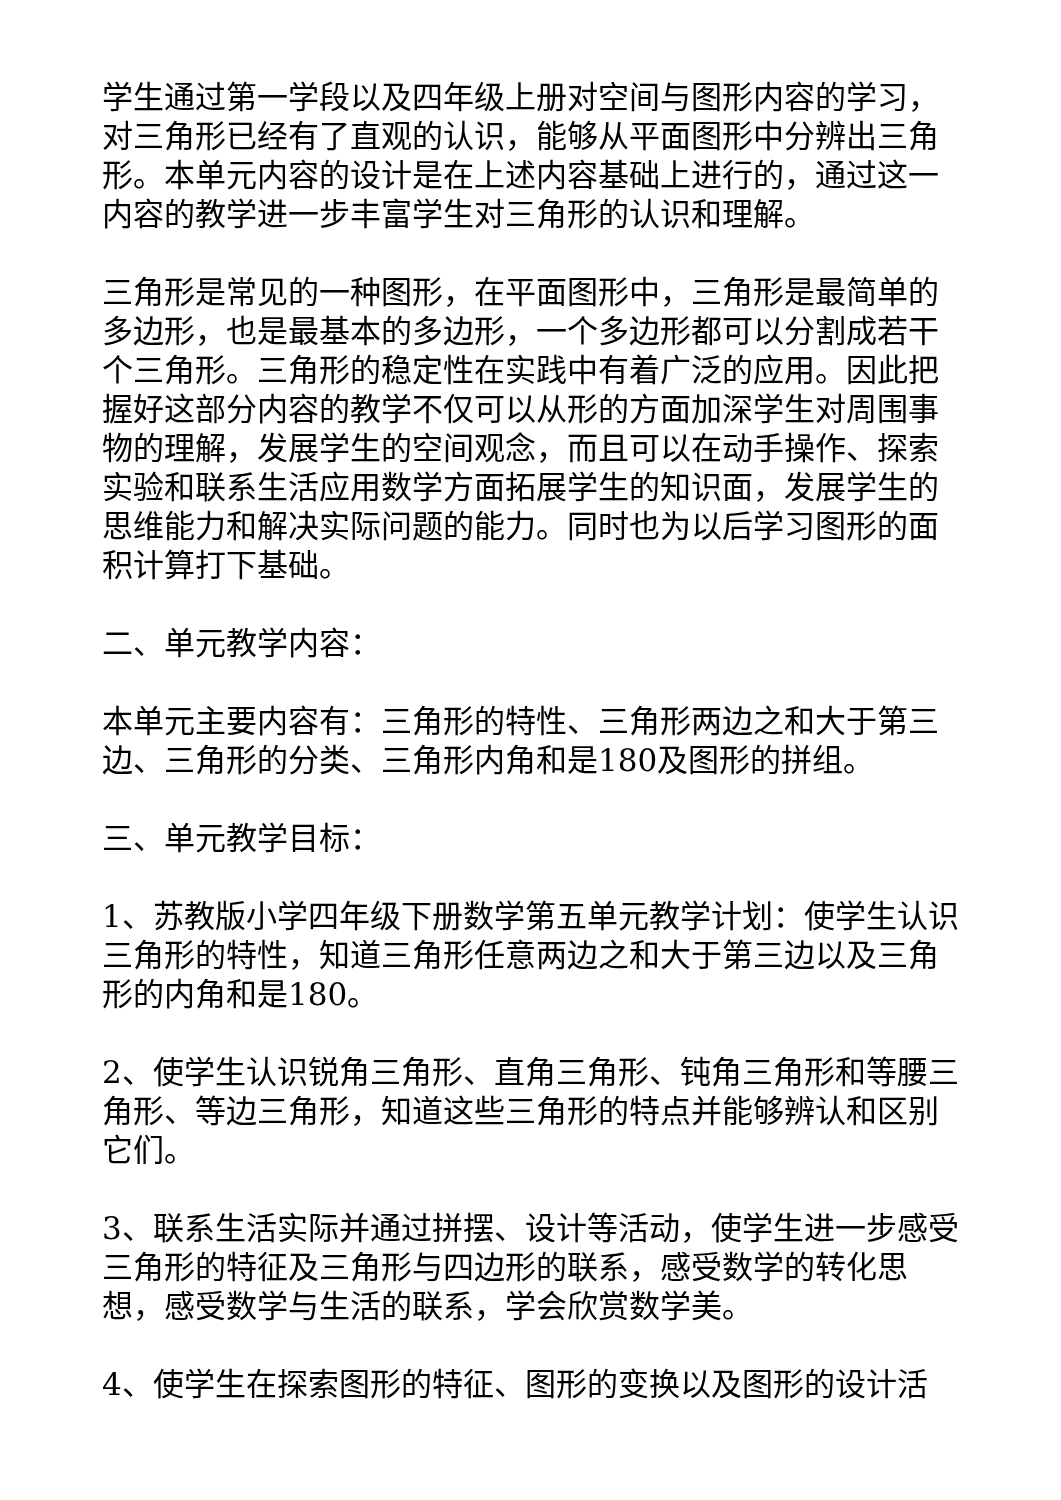学生通过第一学段以及四年级上册对空间与图形内容的学习，对三角形已经有了直观的认识，能够从平面图形中分辨出三角形。本单元内容的设计是在上述内容基础上进行的，通过这一内容的教学进一步丰富学生对三角形的认识和理解。
三角形是常见的一种图形，在平面图形中，三角形是最简单的多边形，也是最基本的多边形，一个多边形都可以分割成若干个三角形。三角形的稳定性在实践中有着广泛的应用。因此把握好这部分内容的教学不仅可以从形的方面加深学生对周围事物的理解，发展学生的空间观念，而且可以在动手操作、探索实验和联系生活应用数学方面拓展学生的知识面，发展学生的思维能力和解决实际问题的能力。同时也为以后学习图形的面积计算打下基础。
二、单元教学内容：
本单元主要内容有：三角形的特性、三角形两边之和大于第三边、三角形的分类、三角形内角和是180及图形的拼组。
三、单元教学目标：
1、苏教版小学四年级下册数学第五单元教学计划：使学生认识三角形的特性，知道三角形任意两边之和大于第三边以及三角形的内角和是180。
2、使学生认识锐角三角形、直角三角形、钝角三角形和等腰三角形、等边三角形，知道这些三角形的特点并能够辨认和区别它们。
3、联系生活实际并通过拼摆、设计等活动，使学生进一步感受三角形的特征及三角形与四边形的联系，感受数学的转化思想，感受数学与生活的联系，学会欣赏数学美。
4、使学生在探索图形的特征、图形的变换以及图形的设计活